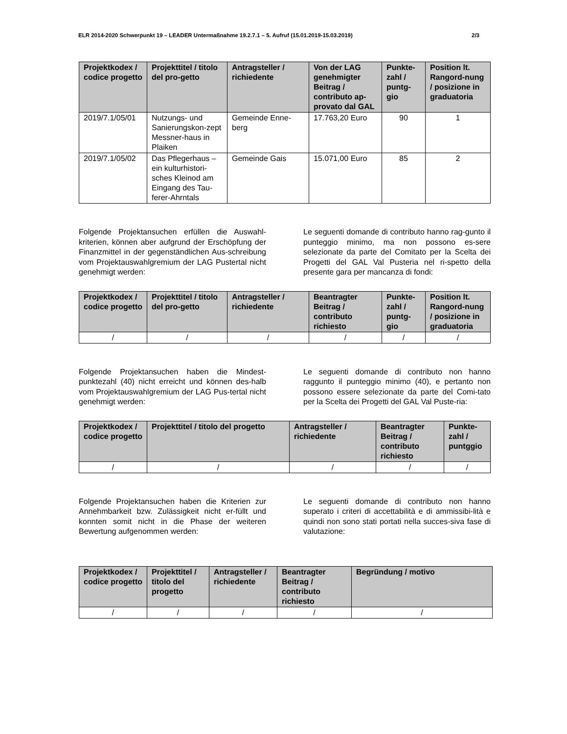ELR 2014-2020 Schwerpunkt 19 – LEADER Untermaßnahme 19.2.7.1 – 5. Aufruf (15.01.2019-15.03.2019) 2/3
| Projektkodex / codice progetto | Projekttitel / titolo del pro-getto | Antragsteller / richiedente | Von der LAG genehmigter Beitrag / contributo ap-provato dal GAL | Punkte-zahl / puntg-gio | Position lt. Rangord-nung / posizione in graduatoria |
| --- | --- | --- | --- | --- | --- |
| 2019/7.1/05/01 | Nutzungs- und Sanierungskon-zept Messner-haus in Plaiken | Gemeinde Enne-berg | 17.763,20 Euro | 90 | 1 |
| 2019/7.1/05/02 | Das Pflegerhaus – ein kulturhistori-sches Kleinod am Eingang des Tau-ferer-Ahrntals | Gemeinde Gais | 15.071,00 Euro | 85 | 2 |
Folgende Projektansuchen erfüllen die Auswahl-kriterien, können aber aufgrund der Erschöpfung der Finanzmittel in der gegenständlichen Aus-schreibung vom Projektauswahlgremium der LAG Pustertal nicht genehmigt werden:
Le seguenti domande di contributo hanno rag-gunto il punteggio minimo, ma non possono es-sere selezionate da parte del Comitato per la Scelta dei Progetti del GAL Val Pusteria nel ri-spetto della presente gara per mancanza di fondi:
| Projektkodex / codice progetto | Projekttitel / titolo del pro-getto | Antragsteller / richiedente | Beantragter Beitrag / contributo richiesto | Punkte-zahl / puntg-gio | Position lt. Rangord-nung / posizione in graduatoria |
| --- | --- | --- | --- | --- | --- |
| / | / | / | / | / | / |
Folgende Projektansuchen haben die Mindest-punktezahl (40) nicht erreicht und können des-halb vom Projektauswahlgremium der LAG Pus-tertal nicht genehmigt werden:
Le seguenti domande di contributo non hanno raggunto il punteggio minimo (40), e pertanto non possono essere selezionate da parte del Comi-tato per la Scelta dei Progetti del GAL Val Puste-ria:
| Projektkodex / codice progetto | Projekttitel / titolo del progetto | Antragsteller / richiedente | Beantragter Beitrag / contributo richiesto | Punkte-zahl / puntggio |
| --- | --- | --- | --- | --- |
| / | / | / | / | / |
Folgende Projektansuchen haben die Kriterien zur Annehmbarkeit bzw. Zulässigkeit nicht er-füllt und konnten somit nicht in die Phase der weiteren Bewertung aufgenommen werden:
Le seguenti domande di contributo non hanno superato i criteri di accettabilità e di ammissibi-lità e quindi non sono stati portati nella succes-siva fase di valutazione:
| Projektkodex / codice progetto | Projekttitel / titolo del progetto | Antragsteller / richiedente | Beantragter Beitrag / contributo richiesto | Begründung / motivo |
| --- | --- | --- | --- | --- |
| / | / | / | / | / |